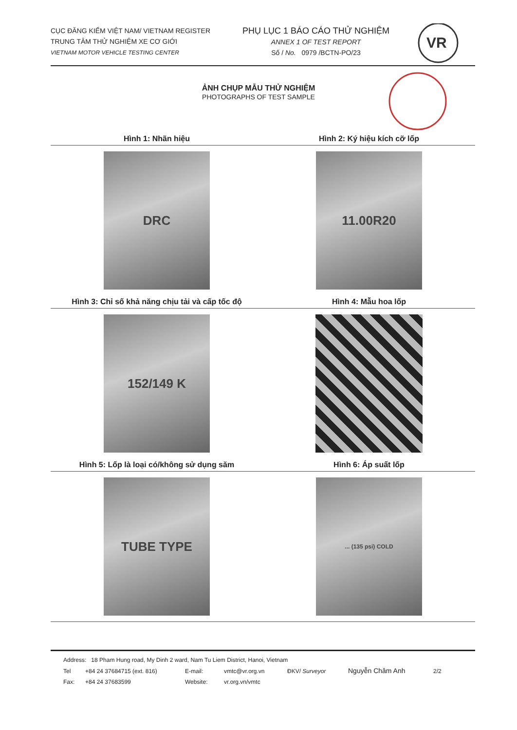CỤC ĐĂNG KIỂM VIỆT NAM/ VIETNAM REGISTER
TRUNG TÂM THỬ NGHIỆM XE CƠ GIỚI
VIETNAM MOTOR VEHICLE TESTING CENTER
PHỤ LỤC 1 BÁO CÁO THỬ NGHIỆM
ANNEX 1 OF TEST REPORT
Số / No. 0979 /BCTN-PO/23
VR
ẢNH CHỤP MẪU THỬ NGHIỆM
PHOTOGRAPHS OF TEST SAMPLE
Hình 1: Nhãn hiệu Hình 2: Ký hiệu kích cỡ lốp
DRC 11.00R20
Hình 3: Chỉ số khả năng chịu tải và cấp tốc độ
Hình 4: Mẫu hoa lốp
152/149 K
Hình 5: Lốp là loại có/không sử dụng săm
Hình 6: Áp suất lốp
TUBE TYPE
... (135 psi) COLD
Address: 18 Pham Hung road, My Dinh 2 ward, Nam Tu Liem District, Hanoi, Vietnam
Tel +84 24 37684715 (ext. 816) E-mail: vmtc@vr.org.vn ĐKV/ Surveyor Nguyễn Châm Anh 2/2
Fax: +84 24 37683599 Website: vr.org.vn/vmtc